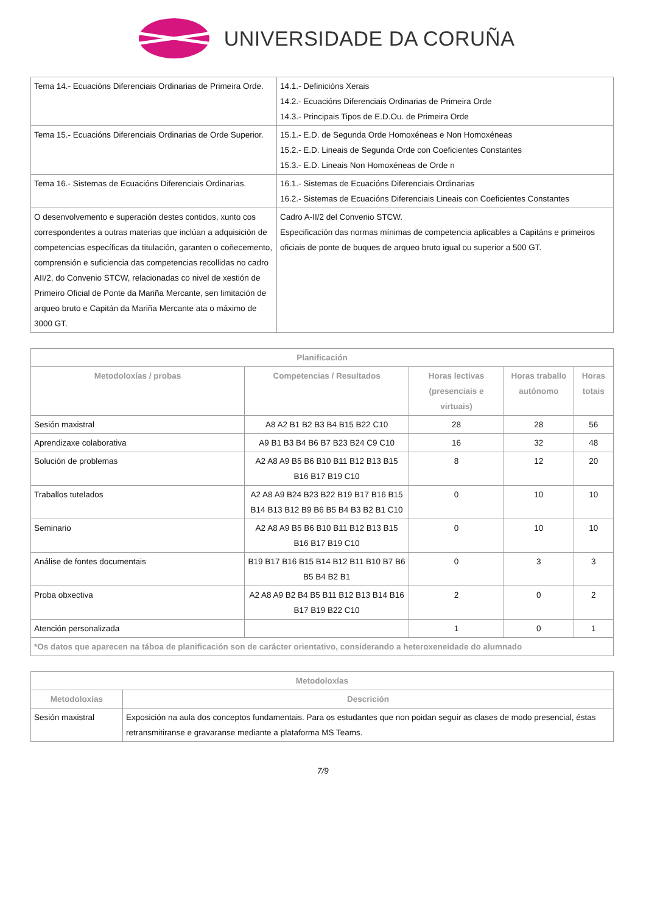UNIVERSIDADE DA CORUÑA
| Tema 14.- Ecuacións Diferenciais Ordinarias de Primeira Orde. | 14.1.- Definicións Xerais 14.2.- Ecuacións Diferenciais Ordinarias de Primeira Orde 14.3.- Principais Tipos de E.D.Ou. de Primeira Orde |
| Tema 15.- Ecuacións Diferenciais Ordinarias de Orde Superior. | 15.1.- E.D. de Segunda Orde Homoxéneas e Non Homoxéneas 15.2.- E.D. Lineais de Segunda Orde con Coeficientes Constantes 15.3.- E.D. Lineais Non Homoxéneas de Orde n |
| Tema 16.- Sistemas de Ecuacións Diferenciais Ordinarias. | 16.1.- Sistemas de Ecuacións Diferenciais Ordinarias 16.2.- Sistemas de Ecuacións Diferenciais Lineais con Coeficientes Constantes |
| O desenvolvemento e superación destes contidos, xunto cos correspondentes a outras materias que inclúan a adquisición de competencias específicas da titulación, garanten o coñecemento, comprensión e suficiencia das competencias recollidas no cadro AII/2, do Convenio STCW, relacionadas co nivel de xestión de Primeiro Oficial de Ponte da Mariña Mercante, sen limitación de arqueo bruto e Capitán da Mariña Mercante ata o máximo de 3000 GT. | Cadro A-II/2 del Convenio STCW. Especificación das normas mínimas de competencia aplicables a Capitáns e primeiros oficiais de ponte de buques de arqueo bruto igual ou superior a 500 GT. |
| Planificación | | | | |
| --- | --- | --- | --- | --- |
| Metodoloxías / probas | Competencias / Resultados | Horas lectivas (presenciais e virtuais) | Horas traballo autónomo | Horas totais |
| Sesión maxistral | A8 A2 B1 B2 B3 B4 B15 B22 C10 | 28 | 28 | 56 |
| Aprendizaxe colaborativa | A9 B1 B3 B4 B6 B7 B23 B24 C9 C10 | 16 | 32 | 48 |
| Solución de problemas | A2 A8 A9 B5 B6 B10 B11 B12 B13 B15 B16 B17 B19 C10 | 8 | 12 | 20 |
| Traballos tutelados | A2 A8 A9 B24 B23 B22 B19 B17 B16 B15 B14 B13 B12 B9 B6 B5 B4 B3 B2 B1 C10 | 0 | 10 | 10 |
| Seminario | A2 A8 A9 B5 B6 B10 B11 B12 B13 B15 B16 B17 B19 C10 | 0 | 10 | 10 |
| Análise de fontes documentais | B19 B17 B16 B15 B14 B12 B11 B10 B7 B6 B5 B4 B2 B1 | 0 | 3 | 3 |
| Proba obxectiva | A2 A8 A9 B2 B4 B5 B11 B12 B13 B14 B16 B17 B19 B22 C10 | 2 | 0 | 2 |
| Atención personalizada | | 1 | 0 | 1 |
| *Os datos que aparecen na táboa de planificación son de carácter orientativo, considerando a heteroxeneidade do alumnado | | | | |
| Metodoloxías | |
| --- | --- |
| Metodoloxías | Descrición |
| Sesión maxistral | Exposición na aula dos conceptos fundamentais. Para os estudantes que non poidan seguir as clases de modo presencial, éstas retransmitiranse e gravaranse mediante a plataforma MS Teams. |
7/9